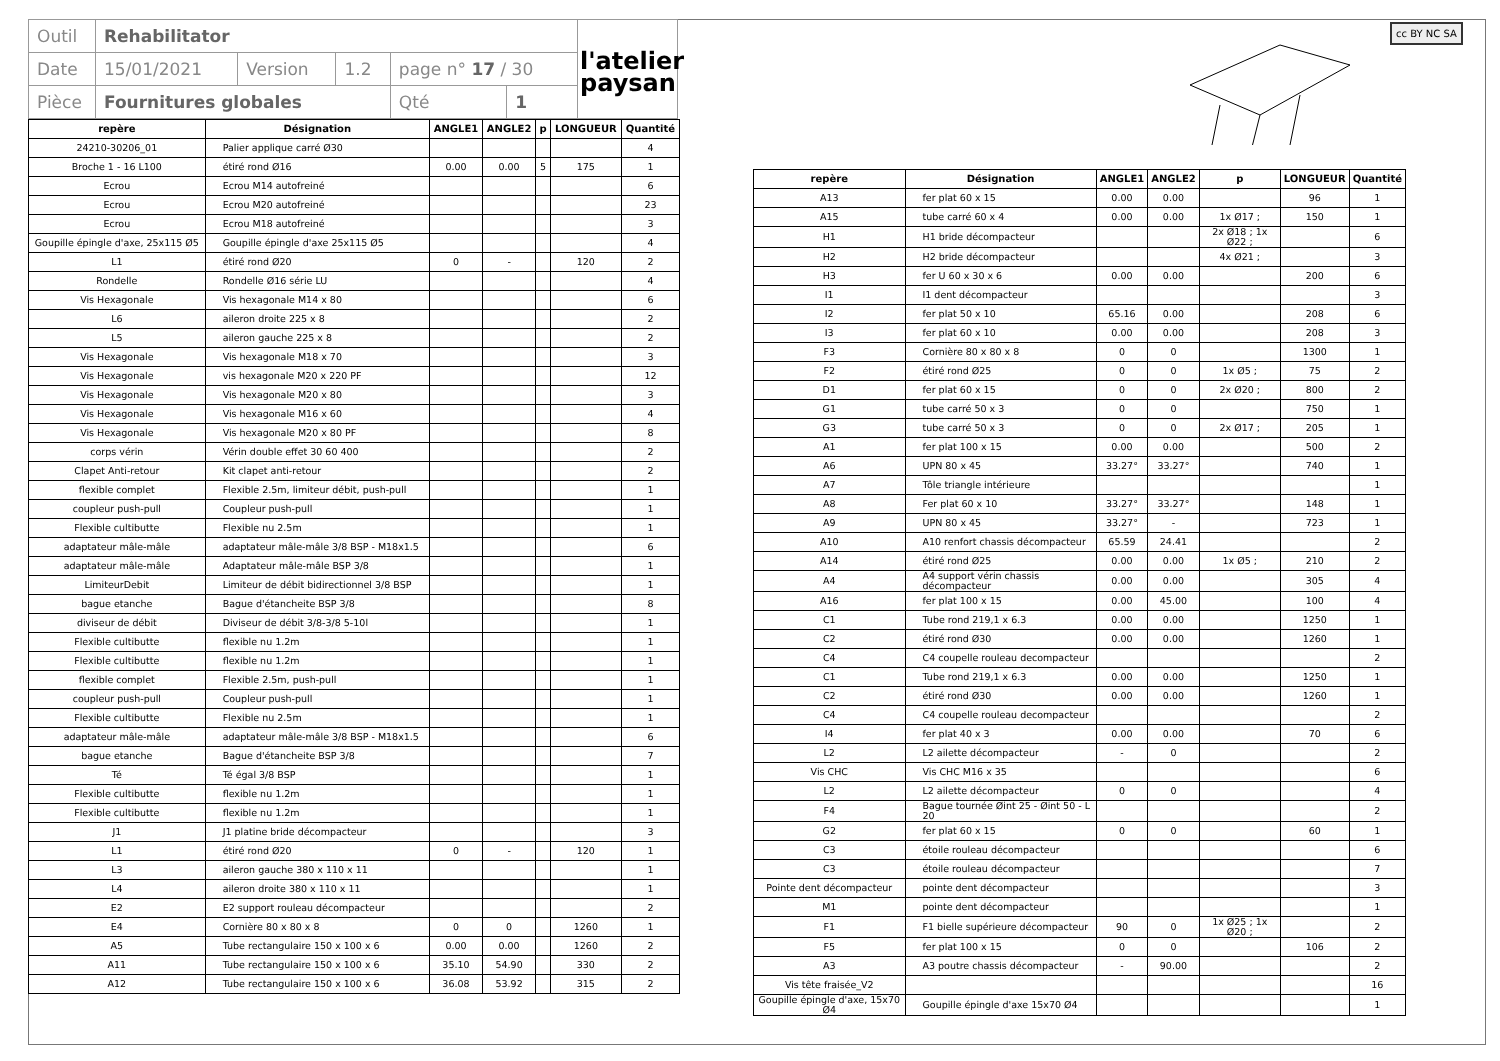cc BY NC SA
| Outil | Rehabilitator | | | | |
| Date | 15/01/2021 | Version | 1.2 | page n° 17 / 30 | |
| Pièce | Fournitures globales | | | Qté | 1 |
l'atelier paysan
| repère | Désignation | ANGLE1 | ANGLE2 | p | LONGUEUR | Quantité |
| --- | --- | --- | --- | --- | --- | --- |
| 24210-30206_01 | Palier applique carré Ø30 | | | | | 4 |
| Broche 1 - 16 L100 | étiré rond Ø16 | 0.00 | 0.00 | 5 | 175 | 1 |
| Ecrou | Ecrou M14 autofreiné | | | | | 6 |
| Ecrou | Ecrou M20 autofreiné | | | | | 23 |
| Ecrou | Ecrou M18 autofreiné | | | | | 3 |
| Goupille épingle d'axe, 25x115 Ø5 | Goupille épingle d'axe 25x115 Ø5 | | | | | 4 |
| L1 | étiré rond Ø20 | 0 | - | | 120 | 2 |
| Rondelle | Rondelle Ø16 série LU | | | | | 4 |
| Vis Hexagonale | Vis hexagonale M14 x 80 | | | | | 6 |
| L6 | aileron droite 225 x 8 | | | | | 2 |
| L5 | aileron gauche 225 x 8 | | | | | 2 |
| Vis Hexagonale | Vis hexagonale M18 x 70 | | | | | 3 |
| Vis Hexagonale | vis hexagonale M20 x 220 PF | | | | | 12 |
| Vis Hexagonale | Vis hexagonale M20 x 80 | | | | | 3 |
| Vis Hexagonale | Vis hexagonale M16 x 60 | | | | | 4 |
| Vis Hexagonale | Vis hexagonale M20 x 80 PF | | | | | 8 |
| corps vérin | Vérin double effet 30 60 400 | | | | | 2 |
| Clapet Anti-retour | Kit clapet anti-retour | | | | | 2 |
| flexible complet | Flexible 2.5m, limiteur débit, push-pull | | | | | 1 |
| coupleur push-pull | Coupleur push-pull | | | | | 1 |
| Flexible cultibutte | Flexible nu 2.5m | | | | | 1 |
| adaptateur mâle-mâle | adaptateur mâle-mâle 3/8 BSP - M18x1.5 | | | | | 6 |
| adaptateur mâle-mâle | Adaptateur mâle-mâle BSP 3/8 | | | | | 1 |
| LimiteurDebit | Limiteur de débit bidirectionnel 3/8 BSP | | | | | 1 |
| bague etanche | Bague d'étancheite BSP 3/8 | | | | | 8 |
| diviseur de débit | Diviseur de débit 3/8-3/8 5-10l | | | | | 1 |
| Flexible cultibutte | flexible nu 1.2m | | | | | 1 |
| Flexible cultibutte | flexible nu 1.2m | | | | | 1 |
| flexible complet | Flexible 2.5m, push-pull | | | | | 1 |
| coupleur push-pull | Coupleur push-pull | | | | | 1 |
| Flexible cultibutte | Flexible nu 2.5m | | | | | 1 |
| adaptateur mâle-mâle | adaptateur mâle-mâle 3/8 BSP - M18x1.5 | | | | | 6 |
| bague etanche | Bague d'étancheite BSP 3/8 | | | | | 7 |
| Té | Té égal 3/8 BSP | | | | | 1 |
| Flexible cultibutte | flexible nu 1.2m | | | | | 1 |
| Flexible cultibutte | flexible nu 1.2m | | | | | 1 |
| J1 | J1 platine bride décompacteur | | | | | 3 |
| L1 | étiré rond Ø20 | 0 | - | | 120 | 1 |
| L3 | aileron gauche 380 x 110 x 11 | | | | | 1 |
| L4 | aileron droite 380 x 110 x 11 | | | | | 1 |
| E2 | E2 support rouleau décompacteur | | | | | 2 |
| E4 | Cornière 80 x 80 x 8 | 0 | 0 | | 1260 | 1 |
| A5 | Tube rectangulaire 150 x 100 x 6 | 0.00 | 0.00 | | 1260 | 2 |
| A11 | Tube rectangulaire 150 x 100 x 6 | 35.10 | 54.90 | | 330 | 2 |
| A12 | Tube rectangulaire 150 x 100 x 6 | 36.08 | 53.92 | | 315 | 2 |
| repère | Désignation | ANGLE1 | ANGLE2 | p | LONGUEUR | Quantité |
| --- | --- | --- | --- | --- | --- | --- |
| A13 | fer plat 60 x 15 | 0.00 | 0.00 | | 96 | 1 |
| A15 | tube carré 60 x 4 | 0.00 | 0.00 | 1x Ø17 ; | 150 | 1 |
| H1 | H1 bride décompacteur | | | 2x Ø18 ; 1x Ø22 ; | | 6 |
| H2 | H2 bride décompacteur | | | 4x Ø21 ; | | 3 |
| H3 | fer U 60 x 30 x 6 | 0.00 | 0.00 | | 200 | 6 |
| I1 | I1 dent décompacteur | | | | | 3 |
| I2 | fer plat 50 x 10 | 65.16 | 0.00 | | 208 | 6 |
| I3 | fer plat 60 x 10 | 0.00 | 0.00 | | 208 | 3 |
| F3 | Cornière 80 x 80 x 8 | 0 | 0 | | 1300 | 1 |
| F2 | étiré rond Ø25 | 0 | 0 | 1x Ø5 ; | 75 | 2 |
| D1 | fer plat 60 x 15 | 0 | 0 | 2x Ø20 ; | 800 | 2 |
| G1 | tube carré 50 x 3 | 0 | 0 | | 750 | 1 |
| G3 | tube carré 50 x 3 | 0 | 0 | 2x Ø17 ; | 205 | 1 |
| A1 | fer plat 100 x 15 | 0.00 | 0.00 | | 500 | 2 |
| A6 | UPN 80 x 45 | 33.27° | 33.27° | | 740 | 1 |
| A7 | Tôle triangle intérieure | | | | | 1 |
| A8 | Fer plat 60 x 10 | 33.27° | 33.27° | | 148 | 1 |
| A9 | UPN 80 x 45 | 33.27° | - | | 723 | 1 |
| A10 | A10 renfort chassis décompacteur | 65.59 | 24.41 | | | 2 |
| A14 | étiré rond Ø25 | 0.00 | 0.00 | 1x Ø5 ; | 210 | 2 |
| A4 | A4 support vérin chassis décompacteur | 0.00 | 0.00 | | 305 | 4 |
| A16 | fer plat 100 x 15 | 0.00 | 45.00 | | 100 | 4 |
| C1 | Tube rond 219,1 x 6.3 | 0.00 | 0.00 | | 1250 | 1 |
| C2 | étiré rond Ø30 | 0.00 | 0.00 | | 1260 | 1 |
| C4 | C4 coupelle rouleau decompacteur | | | | | 2 |
| C1 | Tube rond 219,1 x 6.3 | 0.00 | 0.00 | | 1250 | 1 |
| C2 | étiré rond Ø30 | 0.00 | 0.00 | | 1260 | 1 |
| C4 | C4 coupelle rouleau decompacteur | | | | | 2 |
| I4 | fer plat 40 x 3 | 0.00 | 0.00 | | 70 | 6 |
| L2 | L2 ailette décompacteur | - | 0 | | | 2 |
| Vis CHC | Vis CHC M16 x 35 | | | | | 6 |
| L2 | L2 ailette décompacteur | 0 | 0 | | | 4 |
| F4 | Bague tournée Øint 25 - Øint 50 - L 20 | | | | | 2 |
| G2 | fer plat 60 x 15 | 0 | 0 | | 60 | 1 |
| C3 | étoile rouleau décompacteur | | | | | 6 |
| C3 | étoile rouleau décompacteur | | | | | 7 |
| Pointe dent décompacteur | pointe dent décompacteur | | | | | 3 |
| M1 | pointe dent décompacteur | | | | | 1 |
| F1 | F1 bielle supérieure décompacteur | 90 | 0 | 1x Ø25 ; 1x Ø20 ; | | 2 |
| F5 | fer plat 100 x 15 | 0 | 0 | | 106 | 2 |
| A3 | A3 poutre chassis décompacteur | - | 90.00 | | | 2 |
| Vis tête fraisée_V2 | | | | | | 16 |
| Goupille épingle d'axe, 15x70 Ø4 | Goupille épingle d'axe 15x70 Ø4 | | | | | 1 |